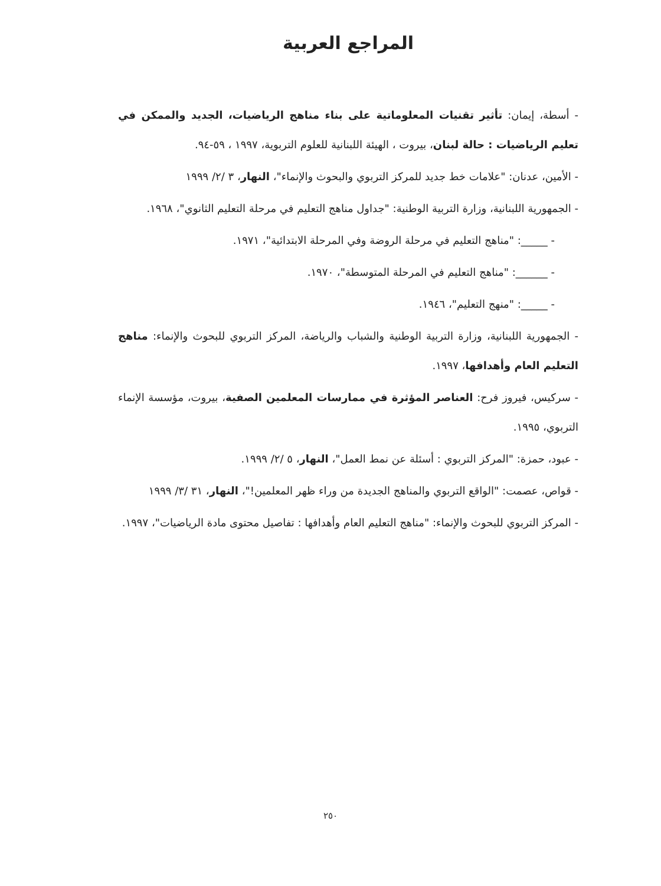المراجع العربية
- أسطة، إيمان: تأثير تقنيات المعلوماتية على بناء مناهج الرياضيات، الجديد والممكن في تعليم الرياضيات : حالة لبنان، بيروت ، الهيئة اللبنانية للعلوم التربوية، ١٩٩٧ ، ٥٩-٩٤.
- الأمين، عدنان: "علامات خط جديد للمركز التربوي والبحوث والإنماء"، النهار، ٣ /٢/ ١٩٩٩
- الجمهورية اللبنانية، وزارة التربية الوطنية: "جداول مناهج التعليم في مرحلة التعليم الثانوي"، ١٩٦٨.
- _____: "مناهج التعليم في مرحلة الروضة وفي المرحلة الابتدائية"، ١٩٧١.
- ______: "مناهج التعليم في المرحلة المتوسطة"، ١٩٧٠.
- _____: "منهج التعليم"، ١٩٤٦.
- الجمهورية اللبنانية، وزارة التربية الوطنية والشباب والرياضة، المركز التربوي للبحوث والإنماء: مناهج التعليم العام وأهدافها، ١٩٩٧.
- سركيس، فيروز فرح: العناصر المؤثرة في ممارسات المعلمين الصفية، بيروت، مؤسسة الإنماء التربوي، ١٩٩٥.
- عبود، حمزة: "المركز التربوي : أسئلة عن نمط العمل"، النهار، ٥ /٢/ ١٩٩٩.
- قواص، عصمت: "الواقع التربوي والمناهج الجديدة من وراء ظهر المعلمين!"، النهار، ٣١ /٣/ ١٩٩٩
- المركز التربوي للبحوث والإنماء: "مناهج التعليم العام وأهدافها : تفاصيل محتوى مادة الرياضيات"، ١٩٩٧.
٢٥٠